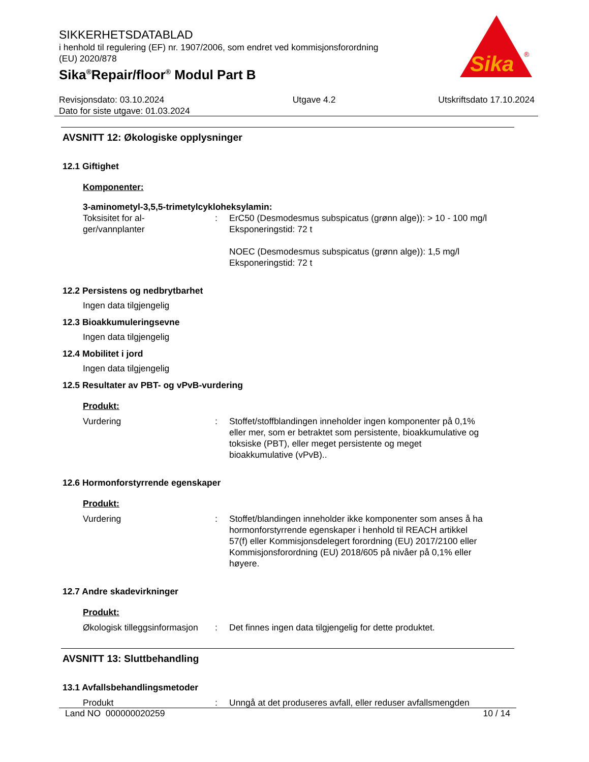SIKKERHETSDATABLAD
i henhold til regulering (EF) nr. 1907/2006, som endret ved kommisjonsforordning
(EU) 2020/878
Sika<sup>®</sup>Repair/floor<sup>®</sup> Modul Part B
Sika
®
Revisjonsdato: 03.10.2024
Dato for siste utgave: 01.03.2024
Utgave 4.2 Utskriftsdato 17.10.2024
AVSNITT 12: Økologiske opplysninger
12.1 Giftighet
Komponenter:
3-aminometyl-3,5,5-trimetylcykloheksylamin:
Toksisitet for al-
ger/vannplanter
: ErC50 (Desmodesmus subspicatus (grønn alge)): > 10 - 100 mg/l
Eksponeringstid: 72 t
NOEC (Desmodesmus subspicatus (grønn alge)): 1,5 mg/l
Eksponeringstid: 72 t
12.2 Persistens og nedbrytbarhet
Ingen data tilgjengelig
12.3 Bioakkumuleringsevne
Ingen data tilgjengelig
12.4 Mobilitet i jord
Ingen data tilgjengelig
12.5 Resultater av PBT- og vPvB-vurdering
Produkt:
Vurdering : Stoffet/stoffblandingen inneholder ingen komponenter på 0,1% eller mer, som er betraktet som persistente, bioakkumulative og toksiske (PBT), eller meget persistente og meget bioakkumulative (vPvB)..
12.6 Hormonforstyrrende egenskaper
Produkt:
Vurdering : Stoffet/blandingen inneholder ikke komponenter som anses å ha hormonforstyrrende egenskaper i henhold til REACH artikkel 57(f) eller Kommisjonsdelegert forordning (EU) 2017/2100 eller Kommisjonsforordning (EU) 2018/605 på nivåer på 0,1% eller høyere.
12.7 Andre skadevirkninger
Produkt:
Økologisk tilleggsinformasjon
: Det finnes ingen data tilgjengelig for dette produktet.
AVSNITT 13: Sluttbehandling
13.1 Avfallsbehandlingsmetoder
Produkt : Unngå at det produseres avfall, eller reduser avfallsmengden
Land NO 000000020259 10 / 14